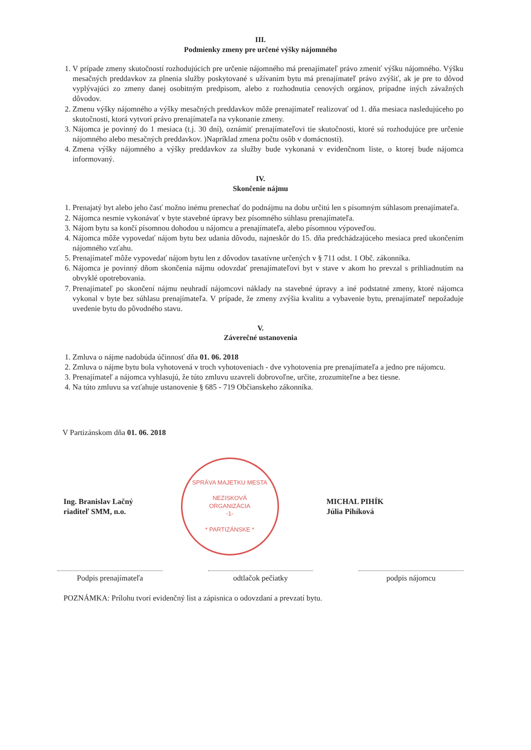III.
Podmienky zmeny pre určené výšky nájomného
1. V prípade zmeny skutočností rozhodujúcich pre určenie nájomného má prenajímateľ právo zmeniť výšku nájomného. Výšku mesačných preddavkov za plnenia služby poskytované s užívaním bytu má prenajímateľ právo zvýšiť, ak je pre to dôvod vyplývajúci zo zmeny danej osobitným predpisom, alebo z rozhodnutia cenových orgánov, prípadne iných závažných dôvodov.
2. Zmenu výšky nájomného a výšky mesačných preddavkov môže prenajímateľ realizovať od 1. dňa mesiaca nasledujúceho po skutočnosti, ktorá vytvorí právo prenajímateľa na vykonanie zmeny.
3. Nájomca je povinný do 1 mesiaca (t.j. 30 dní), oznámiť prenajímateľovi tie skutočnosti, ktoré sú rozhodujúce pre určenie nájomného alebo mesačných preddavkov. )Napríklad zmena počtu osôb v domácnosti).
4. Zmena výšky nájomného a výšky preddavkov za služby bude vykonaná v evidenčnom liste, o ktorej bude nájomca informovaný.
IV.
Skončenie nájmu
1. Prenajatý byt alebo jeho časť možno inému prenechať do podnájmu na dobu určitú len s písomným súhlasom prenajímateľa.
2. Nájomca nesmie vykonávať v byte stavebné úpravy bez písomného súhlasu prenajímateľa.
3. Nájom bytu sa končí písomnou dohodou u nájomcu a prenajímateľa, alebo písomnou výpoveďou.
4. Nájomca môže vypovedať nájom bytu bez udania dôvodu, najneskôr do 15. dňa predchádzajúceho mesiaca pred ukončením nájomného vzťahu.
5. Prenajímateľ môže vypovedať nájom bytu len z dôvodov taxatívne určených v § 711 odst. 1 Obč. zákonníka.
6. Nájomca je povinný dňom skončenia nájmu odovzdať prenajímateľovi byt v stave v akom ho prevzal s prihliadnutím na obvyklé opotrebovania.
7. Prenajímateľ po skončení nájmu neuhradí nájomcovi náklady na stavebné úpravy a iné podstatné zmeny, ktoré nájomca vykonal v byte bez súhlasu prenajímateľa. V prípade, že zmeny zvýšia kvalitu a vybavenie bytu, prenajímateľ nepožaduje uvedenie bytu do pôvodného stavu.
V.
Záverečné ustanovenia
1. Zmluva o nájme nadobúda účinnosť dňa 01. 06. 2018
2. Zmluva o nájme bytu bola vyhotovená v troch vyhotoveniach - dve vyhotovenia pre prenajímateľa a jedno pre nájomcu.
3. Prenajímateľ a nájomca vyhlasujú, že túto zmluvu uzavreli dobrovoľne, určite, zrozumiteľne a bez tiesne.
4. Na túto zmluvu sa vzťahuje ustanovenie § 685 - 719 Občianskeho zákonníka.
V Partizánskom dňa 01. 06. 2018
Ing. Branislav Lačný
riaditeľ SMM, n.o.
SPRÁVA MAJETKU MESTA
NEZISKOVÁ
ORGANIZÁCIA
-1-
* PARTIZÁNSKE *
MICHAL PIHÍK
Júlia Pihíková
Podpis prenajímateľa odtlačok pečiatky podpis nájomcu
POZNÁMKA: Prílohu tvorí evidenčný list a zápisnica o odovzdaní a prevzatí bytu.